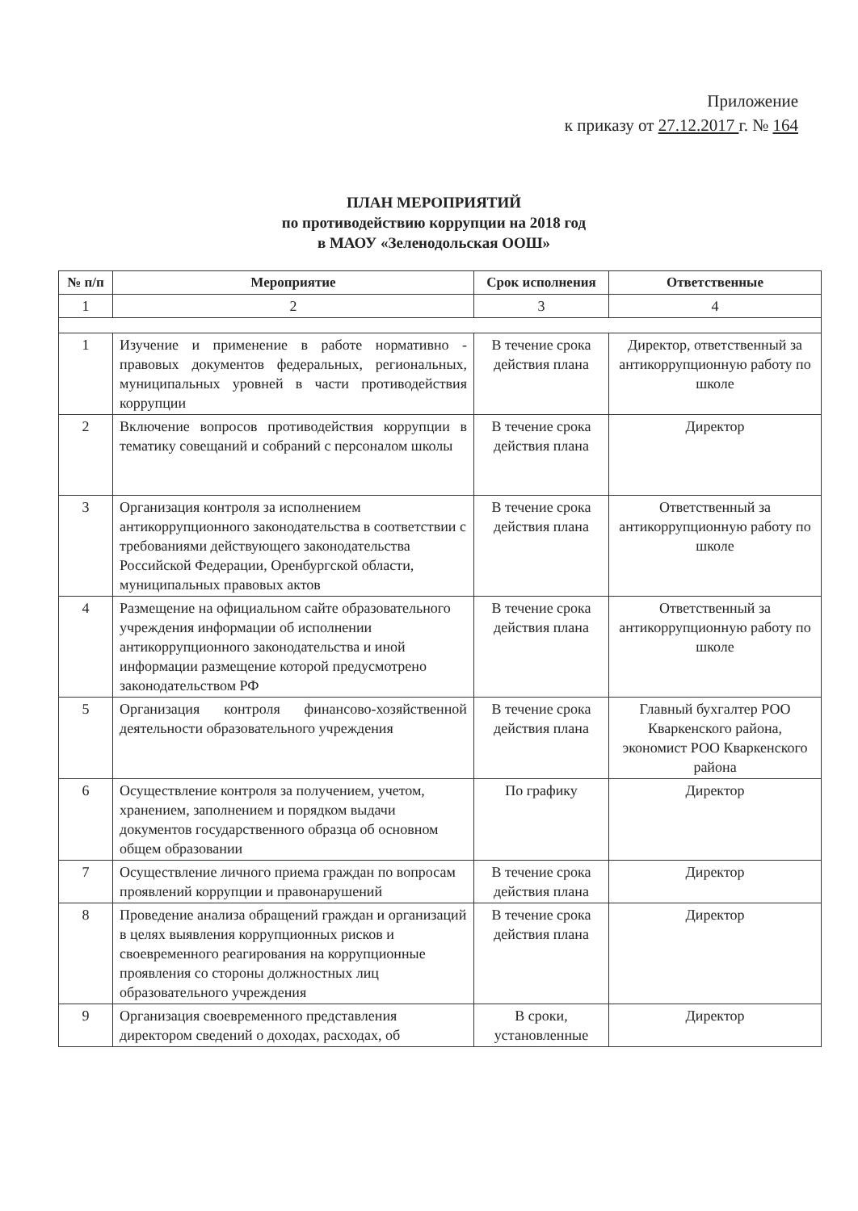Приложение
к приказу от 27.12.2017 г. № 164
ПЛАН МЕРОПРИЯТИЙ
по противодействию коррупции на 2018 год
в МАОУ «Зеленодольская ООШ»
| № п/п | Мероприятие | Срок исполнения | Ответственные |
| --- | --- | --- | --- |
| 1 | 2 | 3 | 4 |
| 1 | Изучение и применение в работе нормативно - правовых документов федеральных, региональных, муниципальных уровней в части противодействия коррупции | В течение срока действия плана | Директор, ответственный за антикоррупционную работу по школе |
| 2 | Включение вопросов противодействия коррупции в тематику совещаний и собраний с персоналом школы | В течение срока действия плана | Директор |
| 3 | Организация контроля за исполнением антикоррупционного законодательства в соответствии с требованиями действующего законодательства Российской Федерации, Оренбургской области, муниципальных правовых актов | В течение срока действия плана | Ответственный за антикоррупционную работу по школе |
| 4 | Размещение на официальном сайте образовательного учреждения информации об исполнении антикоррупционного законодательства и иной информации размещение которой предусмотрено законодательством РФ | В течение срока действия плана | Ответственный за антикоррупционную работу по школе |
| 5 | Организация контроля финансово-хозяйственной деятельности образовательного учреждения | В течение срока действия плана | Главный бухгалтер РОО Кваркенского района, экономист РОО Кваркенского района |
| 6 | Осуществление контроля за получением, учетом, хранением, заполнением и порядком выдачи документов государственного образца об основном общем образовании | По графику | Директор |
| 7 | Осуществление личного приема граждан по вопросам проявлений коррупции и правонарушений | В течение срока действия плана | Директор |
| 8 | Проведение анализа обращений граждан и организаций в целях выявления коррупционных рисков и своевременного реагирования на коррупционные проявления со стороны должностных лиц образовательного учреждения | В течение срока действия плана | Директор |
| 9 | Организация своевременного представления директором сведений о доходах, расходах, об | В сроки, установленные | Директор |